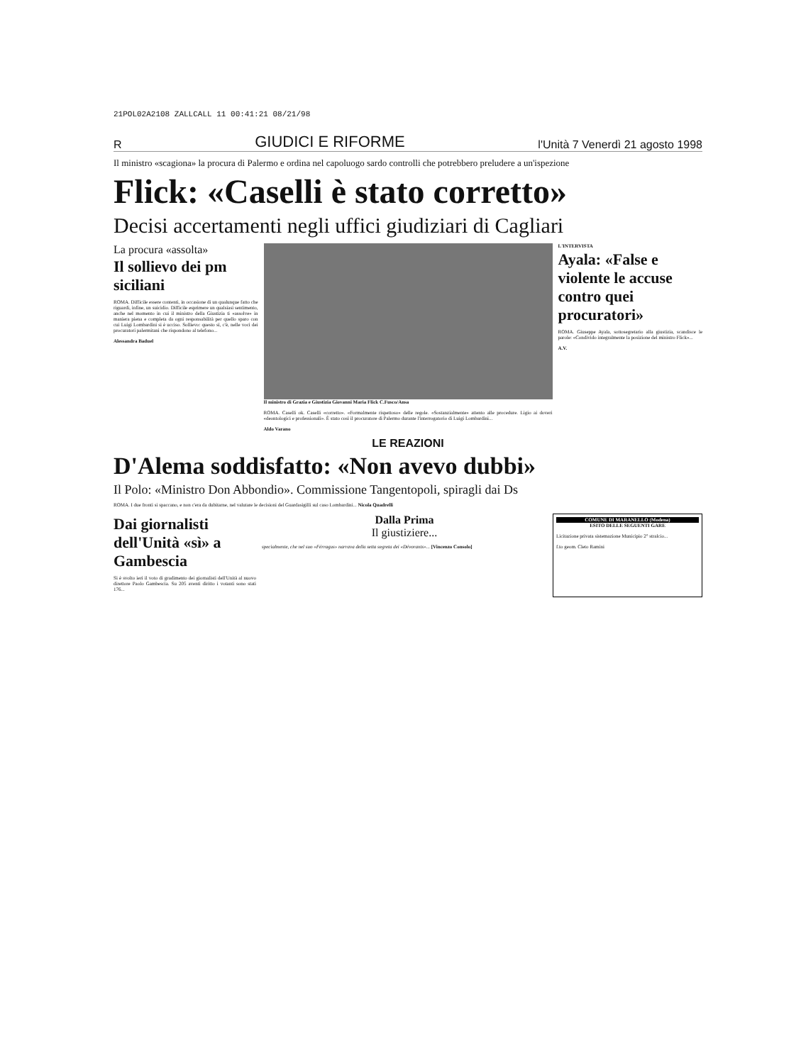21POL02A2108 ZALLCALL 11 00:41:21 08/21/98
R GIUDICI E RIFORME l'Unità 7 Venerdì 21 agosto 1998
Il ministro «scagiona» la procura di Palermo e ordina nel capoluogo sardo controlli che potrebbero preludere a un'ispezione
Flick: «Caselli è stato corretto»
Decisi accertamenti negli uffici giudiziari di Cagliari
La procura «assolta»
Il sollievo dei pm siciliani
ROMA. Difficile essere contenti, in occasione di un qualunque fatto che riguardi, infine, un suicidio. Difficile esprimere un qualsiasi sentimento, anche nel momento in cui il ministro della Giustizia ti «assolve» in maniera piena e completa da ogni responsabilità per quello sparo con cui Luigi Lombardini si è ucciso. Sollievo: questo sì, c'è, nelle voci dei procuratori palermitani che rispondono al telefono...
Alessandra Baduel
Il ministro di Grazia e Giustizia Giovanni Maria Flick C.Fusco/Ansa
ROMA. Caselli ok. Caselli «corretto». «Formalmente rispettoso» delle regole. «Sostanzialmente» attento alle procedure. Ligio ai doveri «deontologici e professionali». È stato così il procuratore di Palermo durante l'interrogatorio di Luigi Lombardini...
Aldo Varano
L'INTERVISTA
Ayala: «False e violente le accuse contro quei procuratori»
ROMA. Giuseppe Ayala, sottosegretario alla giustizia, scandisce le parole: «Condivido integralmente la posizione del ministro Flick»...
A.V.
LE REAZIONI
D'Alema soddisfatto: «Non avevo dubbi»
Il Polo: «Ministro Don Abbondio». Commissione Tangentopoli, spiragli dai Ds
ROMA. I due fronti si spaccano, e non c'era da dubitarne, nel valutare le decisioni del Guardasigilli sul caso Lombardini... Nicola Quadrelli
Dai giornalisti dell'Unità «sì» a Gambescia
Si è svolto ieri il voto di gradimento dei giornalisti dell'Unità al nuovo direttore Paolo Gambescia. Su 205 aventi diritto i votanti sono stati 176...
Dalla Prima
Il giustiziere...
specialmente, che nel suo «Férragus» narrava della setta segreta dei «Dévorants»... [Vincenzo Consolo]
COMUNE DI MARANELLO (Modena)
ESITO DELLE SEGUENTI GARE
Licitazione privata sistemazione Municipio 2° stralcio...
f.to geom. Cleto Ramini